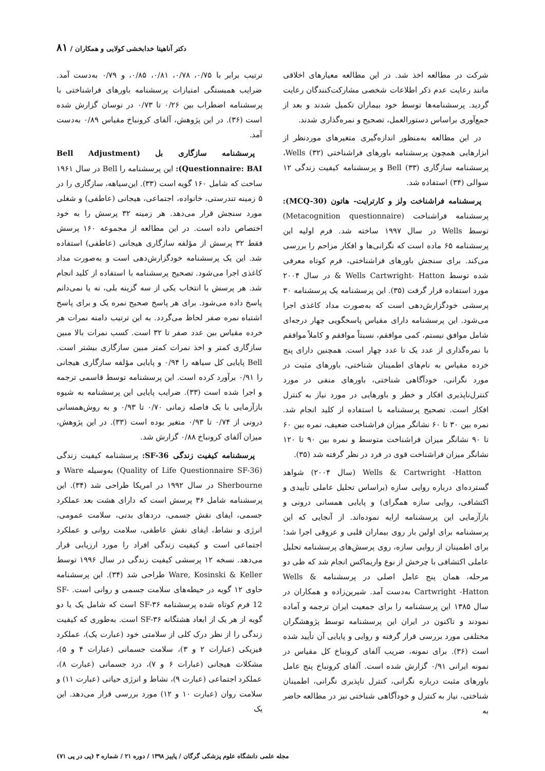دکتر آناهیتا خدابخشی کولایی و همکاران / ۸۱
شرکت در مطالعه اخذ شد. در این مطالعه معیارهای اخلاقی مانند رعایت عدم ذکر اطلاعات شخصی مشارکت‌کنندگان رعایت گردید. پرسشنامه‌ها توسط خود بیماران تکمیل شدند و بعد از جمع‌آوری براساس دستورالعمل، تصحیح و نمره‌گذاری شدند.
در این مطالعه به‌منظور اندازه‌گیری متغیرهای موردنظر از ابزارهایی همچون پرسشنامه باورهای فراشناختی Wells (۳۲)، پرسشنامه سازگاری Bell (۳۳) و پرسشنامه کیفیت زندگی ۱۲ سوالی (۳۴) استفاده شد.
پرسشنامه فراشناخت ولز و کارترایت- هاتون (MCQ-30): پرسشنامه فراشناخت (Metacognition questionnaire) توسط Wells در سال ۱۹۹۷ ساخته شد. فرم اولیه این پرسشنامه ۶۵ ماده است که نگرانی‌ها و افکار مزاحم را بررسی می‌کند. برای سنجش باورهای فراشناختی، فرم کوتاه معرفی شده توسط Wells Cartwright- Hatton & در سال ۲۰۰۴ مورد استفاده قرار گرفت (۳۵). این پرسشنامه یک پرسشنامه ۳۰ پرسشی خودگزارش‌دهی است که به‌صورت مداد کاغذی اجرا می‌شود. این پرسشنامه دارای مقیاس پاسخگویی چهار درجه‌ای شامل موافق نیستم، کمی موافقم، نسبتاً موافقم و کاملاً موافقم با نمره‌گذاری از عدد یک تا عدد چهار است. همچنین دارای پنج خرده مقیاس به نام‌های اطمینان شناختی، باورهای مثبت در مورد نگرانی، خودآگاهی شناختی، باورهای منفی در مورد کنترل‌ناپذیری افکار و خطر و باورهایی در مورد نیاز به کنترل افکار است. تصحیح پرسشنامه با استفاده از کلید انجام شد. نمره بین ۳۰ تا ۶۰ نشانگر میزان فراشناخت ضعیف، نمره بین ۶۰ تا ۹۰ نشانگر میزان فراشناخت متوسط و نمره بین ۹۰ تا ۱۲۰ نشانگر میزان فراشناخت قوی در فرد در نظر گرفته شد (۳۵).
Wells & Cartwright -Hatton (سال ۲۰۰۴) شواهد گسترده‌ای درباره روایی سازه (براساس تحلیل عاملی تأییدی و اکتشافی، روایی سازه همگرای) و پایایی همسانی درونی و بازآزمایی این پرسشنامه ارایه نموده‌اند. از آنجایی که این پرسشنامه برای اولین بار روی بیماران قلبی و عروقی اجرا شد؛ برای اطمینان از روایی سازه، روی پرسش‌های پرسشنامه تحلیل عاملی اکتشافی با چرخش از نوع واریماکس انجام شد که طی دو مرحله، همان پنج عامل اصلی در پرسشنامه Wells & Cartwright -Hatton به‌دست آمد. شیرین‌زاده و همکاران در سال ۱۳۸۵ این پرسشنامه را برای جمعیت ایران ترجمه و آماده نمودند و تاکنون در ایران این پرسشنامه توسط پژوهشگران مختلفی مورد بررسی قرار گرفته و روایی و پایایی آن تأیید شده است (۳۶). برای نمونه، ضریب آلفای کرونباخ کل مقیاس در نمونه ایرانی ۰/۹۱ گزارش شده است. آلفای کرونباخ پنج عامل باورهای مثبت درباره نگرانی، کنترل ناپذیری نگرانی، اطمینان شناختی، نیاز به کنترل و خودآگاهی شناختی نیز در مطالعه حاضر به
ترتیب برابر با ۰/۷۵، ۰/۷۸، ۰/۸۱، ۰/۸۵، و ۰/۷۹ به‌دست آمد. ضرایب همبستگی امتیازات پرسشنامه باورهای فراشناختی با پرسشنامه اضطراب بین ۰/۲۶ تا ۰/۷۳ در نوسان گزارش شده است (۳۶). در این پژوهش، آلفای کرونباخ مقیاس ۰/۸۹ به‌دست آمد.
پرسشنامه سازگاری بل (Bell Adjustment Questionnaire: BAI): این پرسشنامه را Bell در سال ۱۹۶۱ ساخت که شامل ۱۶۰ گویه است (۳۳). این‌سیاهه، سازگاری را در ۵ زمینه تندرستی، خانواده، اجتماعی، هیجانی (عاطفی) و شغلی مورد سنجش قرار می‌دهد. هر زمینه ۳۲ پرسش را به خود اختصاص داده است. در این مطالعه از مجموعه ۱۶۰ پرسش فقط ۳۲ پرسش از مؤلفه سازگاری هیجانی (عاطفی) استفاده شد. این یک پرسشنامه خودگزارش‌دهی است و به‌صورت مداد کاغذی اجرا می‌شود. تصحیح پرسشنامه با استفاده از کلید انجام شد. هر پرسش با انتخاب یکی از سه گزینه بلی، نه یا نمی‌دانم پاسخ داده می‌شود. برای هر پاسخ صحیح نمره یک و برای پاسخ اشتباه نمره صفر لحاظ می‌گردد. به این ترتیب دامنه نمرات هر خرده مقیاس بین عدد صفر تا ۳۲ است. کسب نمرات بالا مبین سازگاری کمتر و اخذ نمرات کمتر مبین سازگاری بیشتر است. Bell پایایی کل سیاهه را ۰/۹۴ و پایایی مؤلفه سازگاری هیجانی را ۰/۹۱ برآورد کرده است. این پرسشنامه توسط قاسمی ترجمه و اجرا شده است (۳۳). ضرایب پایایی این پرسشنامه به شیوه بازآزمایی با یک فاصله زمانی ۰/۷۰ تا ۰/۹۳ و به روش‌همسانی درونی از ۰/۷۴ تا ۰/۹۳ متغیر بوده است (۳۳). در این پژوهش، میزان آلفای کرونباخ ۰/۸۸ گزارش شد.
پرسشنامه کیفیت زندگی SF-36: پرسشنامه کیفیت زندگی (Quality of Life Questionnaire SF-36) به‌وسیله Ware و Sherbourne در سال ۱۹۹۲ در امریکا طراحی شد (۳۴). این پرسشنامه شامل ۳۶ پرسش است که دارای هشت بعد عملکرد جسمی، ایفای نقش جسمی، دردهای بدنی، سلامت عمومی، انرژی و نشاط، ایفای نقش عاطفی، سلامت روانی و عملکرد اجتماعی است و کیفیت زندگی افراد را مورد ارزیابی قرار می‌دهد. نسخه ۱۲ پرسشی کیفیت زندگی در سال ۱۹۹۶ توسط Ware, Kosinski & Keller طراحی شد (۳۴). این پرسشنامه حاوی ۱۲ گویه در حیطه‌های سلامت جسمی و روانی است. SF-12 فرم کوتاه شده پرسشنامه SF-۳۶ است که شامل یک یا دو گویه از هر یک از ابعاد هشتگانه SF-۳۶ است. به‌طوری که کیفیت زندگی را از نظر درک کلی از سلامتی خود (عبارت یک)، عملکرد فیزیکی (عبارات ۲ و ۳)، سلامت جسمانی (عبارات ۴ و ۵)، مشکلات هیجانی (عبارات ۶ و ۷)، درد جسمانی (عبارت ۸)، عملکرد اجتماعی (عبارت ۹)، نشاط و انرژی حیاتی (عبارت ۱۱) و سلامت روان (عبارت ۱۰ و ۱۲) مورد بررسی قرار می‌دهد. این یک
مجله علمی دانشگاه علوم پزشکی گرگان / پاییز ۱۳۹۸ / دوره ۲۱ / شماره ۳ (پی در پی ۷۱)